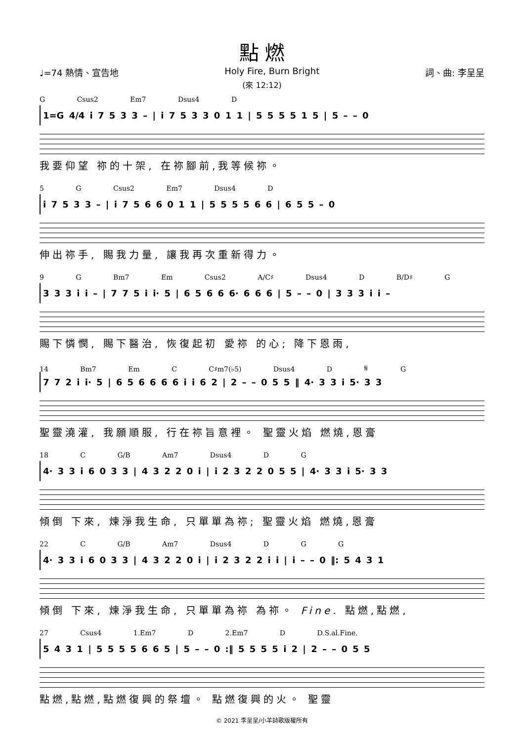點 燃
♩=74 熱情、宣告地 Holy Fire, Burn Bright 詞、曲: 李呈呈
(來 12:12)
G Csus2 Em7 Dsus4 D
1=G 4/4 i 7 5 3 3 – | i 7 5 3 3 0 1 1 | 5 5 5 5 1 5 | 5 – – 0
我要仰望 祢的十架, 在祢腳前,我等候祢。
5 G Csus2 Em7 Dsus4 D
i 7 5 3 3 – | i 7 5 6 6 0 1 1 | 5 5 5 5 6 6 | 6 5 5 – 0
伸出祢手, 賜我力量, 讓我再次重新得力。
9 G Bm7 Em Csus2 A/C♯ Dsus4 D B/D♯ G
3 3 3 i i – | 7 7 5 i i· 5 | 6 5 6 6 6· 6 6 6 | 5 – – 0 | 3 3 3 i i –
賜下憐憫, 賜下醫治, 恢復起初 愛祢 的心; 降下恩雨,
14 Bm7 Em C C♯m7(♭5) Dsus4 D 𝄋 G
7 7 2 i i· 5 | 6 5 6 6 6 6 i i 6 2 | 2 – – 0 5 5 ‖ 4· 3 3 i 5· 3 3
聖靈澆灌, 我願順服, 行在祢旨意裡。 聖靈火焰 燃燒,恩膏
18 C G/B Am7 Dsus4 D G
4· 3 3 i 6 0 3 3 | 4 3 2 2 0 i | i 2 3 2 2 0 5 5 | 4· 3 3 i 5· 3 3
傾倒 下來, 煉淨我生命, 只單單為祢; 聖靈火焰 燃燒,恩膏
22 C G/B Am7 Dsus4 D G G
4· 3 3 i 6 0 3 3 | 4 3 2 2 0 i | i 2 3 2 2 i i | i – – 0 ‖: 5 4 3 1
傾倒 下來, 煉淨我生命, 只單單為祢 為祢。 Fine. 點燃,點燃,
27 Csus4 1.Em7 D 2.Em7 D D.S.al.Fine.
5 4 3 1 | 5 5 5 5 6 6 5 | 5 – – 0 :‖ 5 5 5 5 i 2 | 2 – – 0 5 5
點燃,點燃,點燃復興的祭壇。 點燃復興的火。 聖靈
© 2021 李呈呈/小羊詩歌版權所有